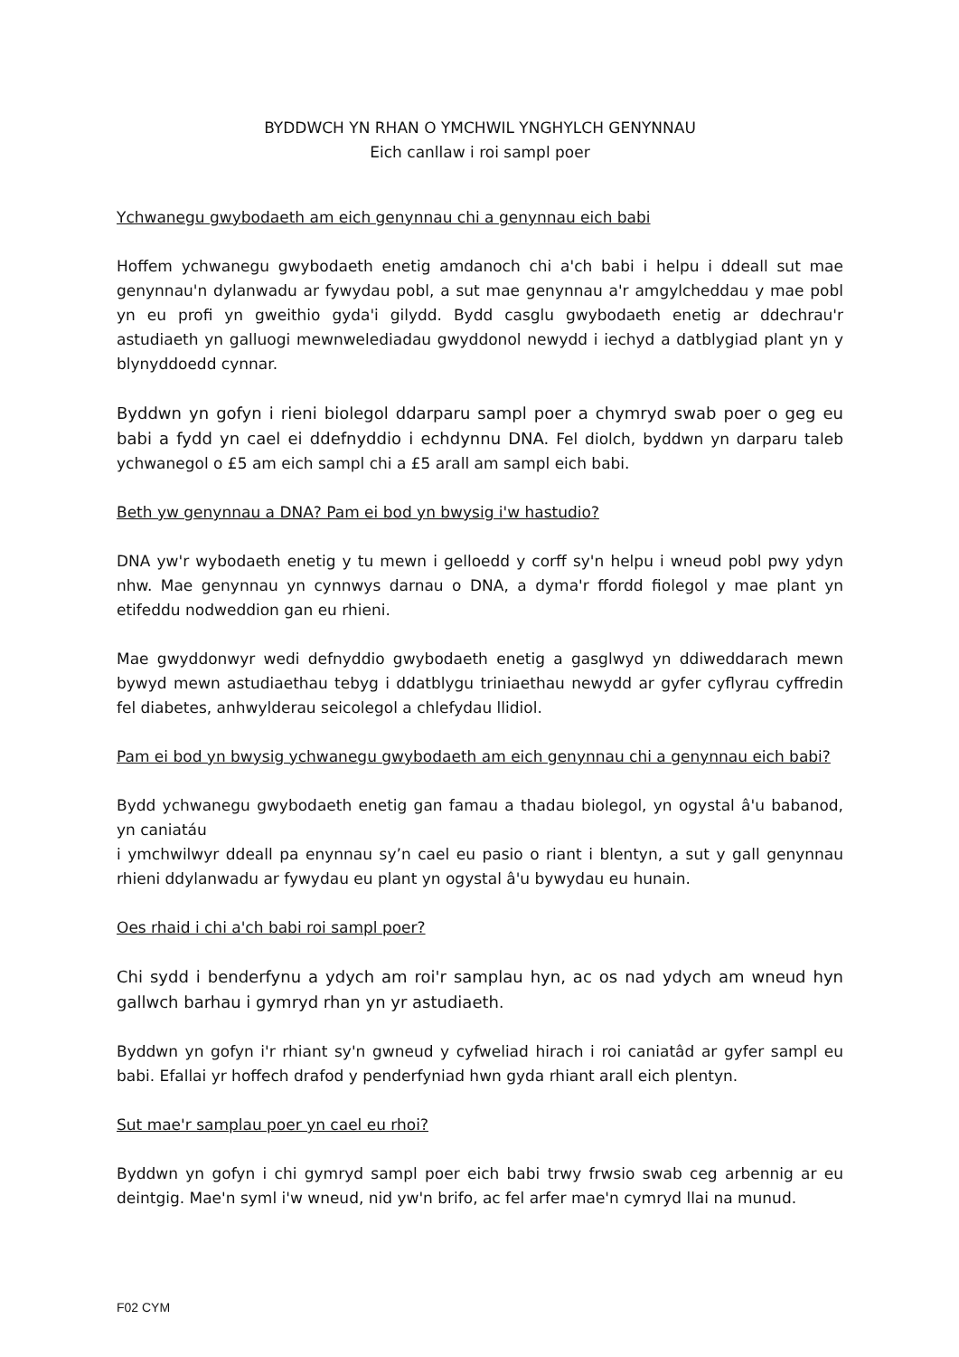BYDDWCH YN RHAN O YMCHWIL YNGHYLCH GENYNNAU
Eich canllaw i roi sampl poer
Ychwanegu gwybodaeth am eich genynnau chi a genynnau eich babi
Hoffem ychwanegu gwybodaeth enetig amdanoch chi a'ch babi i helpu i ddeall sut mae genynnau'n dylanwadu ar fywydau pobl, a sut mae genynnau a'r amgylcheddau y mae pobl yn eu profi yn gweithio gyda'i gilydd. Bydd casglu gwybodaeth enetig ar ddechrau'r astudiaeth yn galluogi mewnwelediadau gwyddonol newydd i iechyd a datblygiad plant yn y blynyddoedd cynnar.
Byddwn yn gofyn i rieni biolegol ddarparu sampl poer a chymryd swab poer o geg eu babi a fydd yn cael ei ddefnyddio i echdynnu DNA. Fel diolch, byddwn yn darparu taleb ychwanegol o £5 am eich sampl chi a £5 arall am sampl eich babi.
Beth yw genynnau a DNA? Pam ei bod yn bwysig i'w hastudio?
DNA yw'r wybodaeth enetig y tu mewn i gelloedd y corff sy'n helpu i wneud pobl pwy ydyn nhw. Mae genynnau yn cynnwys darnau o DNA, a dyma'r ffordd fiolegol y mae plant yn etifeddu nodweddion gan eu rhieni.
Mae gwyddonwyr wedi defnyddio gwybodaeth enetig a gasglwyd yn ddiweddarach mewn bywyd mewn astudiaethau tebyg i ddatblygu triniaethau newydd ar gyfer cyflyrau cyffredin fel diabetes, anhwylderau seicolegol a chlefydau llidiol.
Pam ei bod yn bwysig ychwanegu gwybodaeth am eich genynnau chi a genynnau eich babi?
Bydd ychwanegu gwybodaeth enetig gan famau a thadau biolegol, yn ogystal â'u babanod, yn caniatáu
i ymchwilwyr ddeall pa enynnau sy’n cael eu pasio o riant i blentyn, a sut y gall genynnau rhieni ddylanwadu ar fywydau eu plant yn ogystal â'u bywydau eu hunain.
Oes rhaid i chi a'ch babi roi sampl poer?
Chi sydd i benderfynu a ydych am roi'r samplau hyn, ac os nad ydych am wneud hyn gallwch barhau i gymryd rhan yn yr astudiaeth.
Byddwn yn gofyn i'r rhiant sy'n gwneud y cyfweliad hirach i roi caniatâd ar gyfer sampl eu babi. Efallai yr hoffech drafod y penderfyniad hwn gyda rhiant arall eich plentyn.
Sut mae'r samplau poer yn cael eu rhoi?
Byddwn yn gofyn i chi gymryd sampl poer eich babi trwy frwsio swab ceg arbennig ar eu deintgig. Mae'n syml i'w wneud, nid yw'n brifo, ac fel arfer mae'n cymryd llai na munud.
F02 CYM